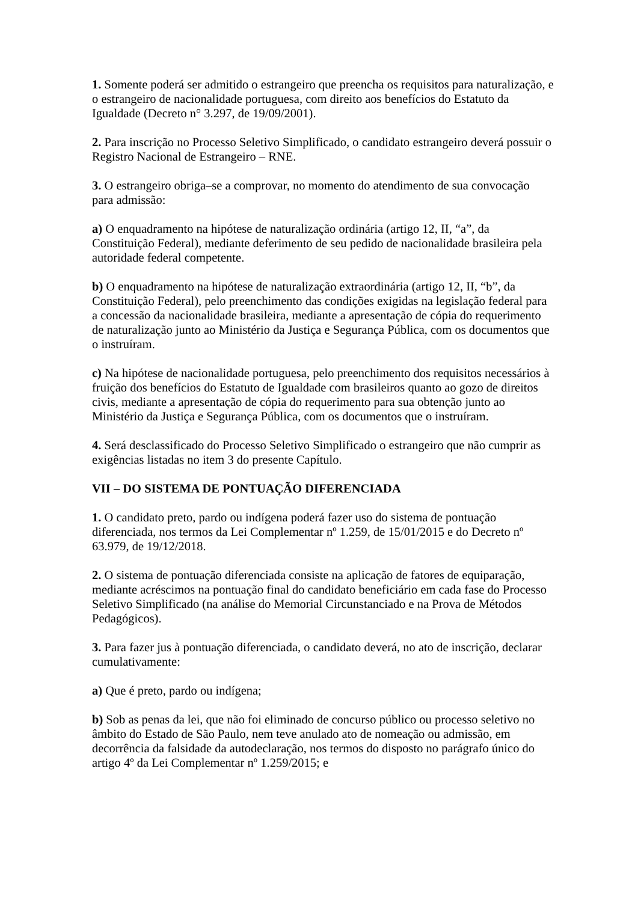1. Somente poderá ser admitido o estrangeiro que preencha os requisitos para naturalização, e o estrangeiro de nacionalidade portuguesa, com direito aos benefícios do Estatuto da Igualdade (Decreto n° 3.297, de 19/09/2001).
2. Para inscrição no Processo Seletivo Simplificado, o candidato estrangeiro deverá possuir o Registro Nacional de Estrangeiro – RNE.
3. O estrangeiro obriga–se a comprovar, no momento do atendimento de sua convocação para admissão:
a) O enquadramento na hipótese de naturalização ordinária (artigo 12, II, “a”, da Constituição Federal), mediante deferimento de seu pedido de nacionalidade brasileira pela autoridade federal competente.
b) O enquadramento na hipótese de naturalização extraordinária (artigo 12, II, “b”, da Constituição Federal), pelo preenchimento das condições exigidas na legislação federal para a concessão da nacionalidade brasileira, mediante a apresentação de cópia do requerimento de naturalização junto ao Ministério da Justiça e Segurança Pública, com os documentos que o instruíram.
c) Na hipótese de nacionalidade portuguesa, pelo preenchimento dos requisitos necessários à fruição dos benefícios do Estatuto de Igualdade com brasileiros quanto ao gozo de direitos civis, mediante a apresentação de cópia do requerimento para sua obtenção junto ao Ministério da Justiça e Segurança Pública, com os documentos que o instruíram.
4. Será desclassificado do Processo Seletivo Simplificado o estrangeiro que não cumprir as exigências listadas no item 3 do presente Capítulo.
VII – DO SISTEMA DE PONTUAÇÃO DIFERENCIADA
1. O candidato preto, pardo ou indígena poderá fazer uso do sistema de pontuação diferenciada, nos termos da Lei Complementar nº 1.259, de 15/01/2015 e do Decreto nº 63.979, de 19/12/2018.
2. O sistema de pontuação diferenciada consiste na aplicação de fatores de equiparação, mediante acréscimos na pontuação final do candidato beneficiário em cada fase do Processo Seletivo Simplificado (na análise do Memorial Circunstanciado e na Prova de Métodos Pedagógicos).
3. Para fazer jus à pontuação diferenciada, o candidato deverá, no ato de inscrição, declarar cumulativamente:
a) Que é preto, pardo ou indígena;
b) Sob as penas da lei, que não foi eliminado de concurso público ou processo seletivo no âmbito do Estado de São Paulo, nem teve anulado ato de nomeação ou admissão, em decorrência da falsidade da autodeclaração, nos termos do disposto no parágrafo único do artigo 4º da Lei Complementar nº 1.259/2015; e